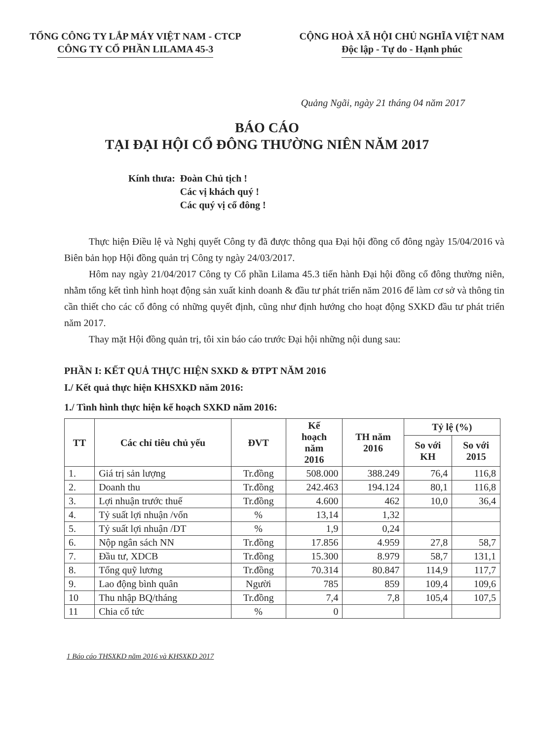TỔNG CÔNG TY LẮP MÁY VIỆT NAM - CTCP
CÔNG TY CỔ PHẦN LILAMA 45-3
CỘNG HOÀ XÃ HỘI CHỦ NGHĨA VIỆT NAM
Độc lập - Tự do - Hạnh phúc
Quảng Ngãi, ngày 21 tháng 04 năm 2017
BÁO CÁO
TẠI ĐẠI HỘI CỔ ĐÔNG THƯỜNG NIÊN NĂM 2017
Kính thưa: Đoàn Chủ tịch !
Các vị khách quý !
Các quý vị cổ đông !
Thực hiện Điều lệ và Nghị quyết Công ty đã được thông qua Đại hội đồng cổ đông ngày 15/04/2016 và Biên bản họp Hội đồng quản trị Công ty ngày 24/03/2017.
Hôm nay ngày 21/04/2017 Công ty Cổ phần Lilama 45.3 tiến hành Đại hội đồng cổ đông thường niên, nhằm tổng kết tình hình hoạt động sản xuất kinh doanh & đầu tư phát triển năm 2016 để làm cơ sở và thông tin cần thiết cho các cổ đông có những quyết định, cũng như định hướng cho hoạt động SXKD đầu tư phát triển năm 2017.
Thay mặt Hội đồng quản trị, tôi xin báo cáo trước Đại hội những nội dung sau:
PHẦN I: KẾT QUẢ THỰC HIỆN SXKD & ĐTPT NĂM 2016
I./ Kết quả thực hiện KHSXKD năm 2016:
1./ Tình hình thực hiện kế hoạch SXKD năm 2016:
| TT | Các chỉ tiêu chủ yếu | ĐVT | Kế hoạch năm 2016 | TH năm 2016 | Tỷ lệ (%) | |
| --- | --- | --- | --- | --- | --- | --- |
| | | | | | So với KH | So với 2015 |
| 1. | Giá trị sản lượng | Tr.đồng | 508.000 | 388.249 | 76,4 | 116,8 |
| 2. | Doanh thu | Tr.đồng | 242.463 | 194.124 | 80,1 | 116,8 |
| 3. | Lợi nhuận trước thuế | Tr.đồng | 4.600 | 462 | 10,0 | 36,4 |
| 4. | Tỷ suất lợi nhuận /vốn | % | 13,14 | 1,32 | | |
| 5. | Tỷ suất lợi nhuận /DT | % | 1,9 | 0,24 | | |
| 6. | Nộp ngân sách NN | Tr.đồng | 17.856 | 4.959 | 27,8 | 58,7 |
| 7. | Đầu tư, XDCB | Tr.đồng | 15.300 | 8.979 | 58,7 | 131,1 |
| 8. | Tổng quỹ lương | Tr.đồng | 70.314 | 80.847 | 114,9 | 117,7 |
| 9. | Lao động bình quân | Người | 785 | 859 | 109,4 | 109,6 |
| 10 | Thu nhập BQ/tháng | Tr.đồng | 7,4 | 7,8 | 105,4 | 107,5 |
| 11 | Chia cổ tức | % | 0 | | | |
1 Báo cáo THSXKD năm 2016 và KHSXKD 2017